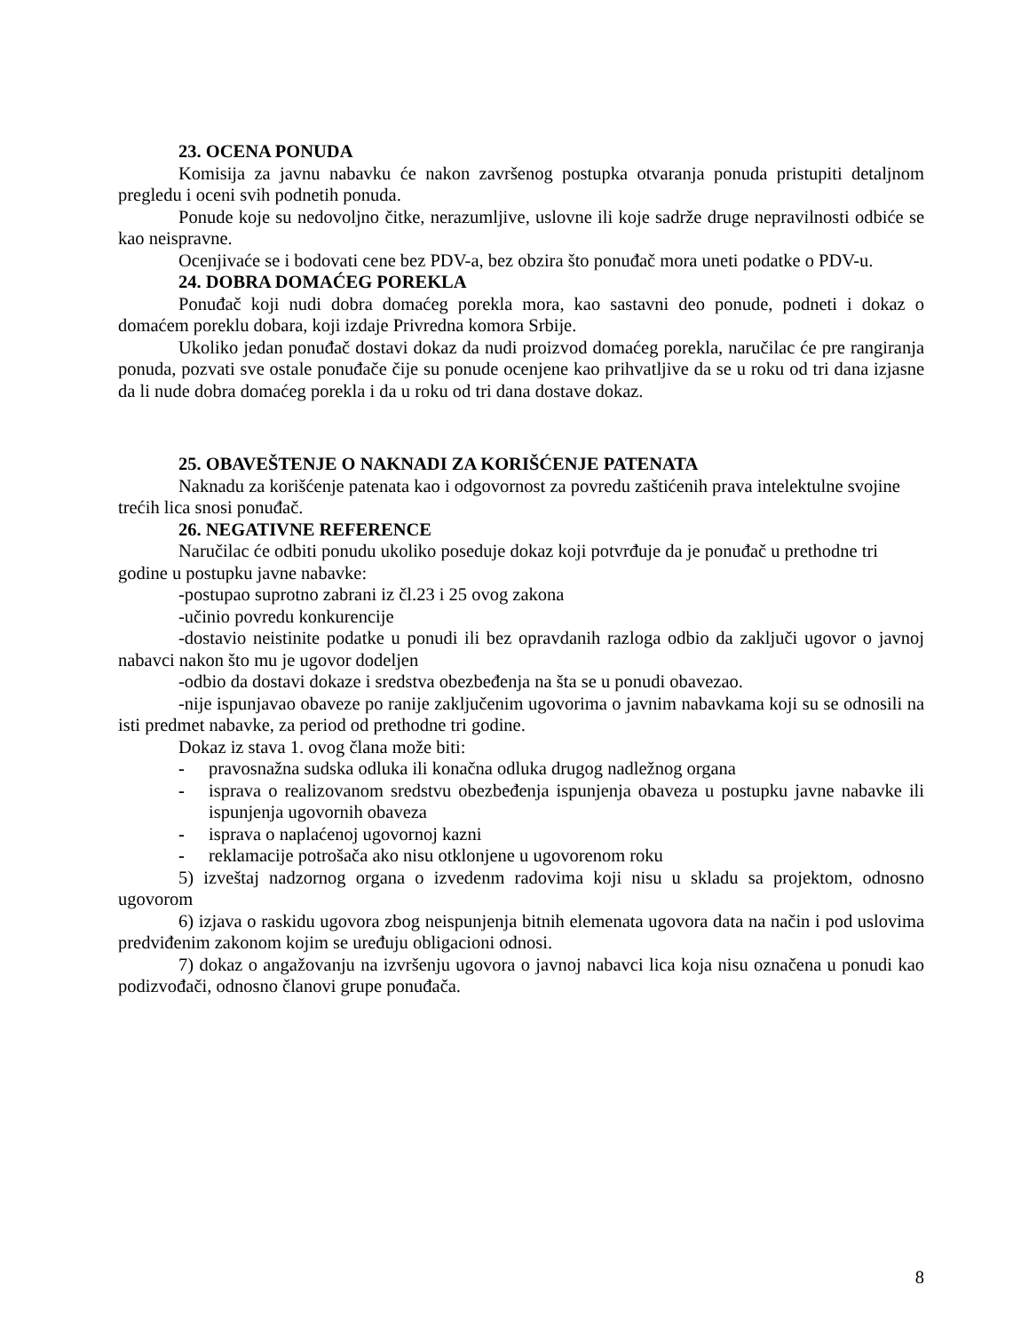23. OCENA PONUDA
Komisija za javnu nabavku će nakon završenog postupka otvaranja ponuda pristupiti detaljnom pregledu i oceni svih podnetih ponuda.
Ponude koje su nedovoljno čitke, nerazumljive, uslovne ili koje sadrže druge nepravilnosti odbiće se kao neispravne.
Ocenjivaće se i bodovati cene bez PDV-a, bez obzira što ponuđač mora uneti podatke o PDV-u.
24. DOBRA DOMAĆEG POREKLA
Ponuđač koji nudi dobra domaćeg porekla mora, kao sastavni deo ponude, podneti i dokaz o domaćem poreklu dobara, koji izdaje Privredna komora Srbije.
Ukoliko jedan ponuđač dostavi dokaz da nudi proizvod domaćeg porekla, naručilac će pre rangiranja ponuda, pozvati sve ostale ponuđače čije su ponude ocenjene kao prihvatljive da se u roku od tri dana izjasne da li nude dobra domaćeg porekla i da u roku od tri dana dostave dokaz.
25. OBAVEŠTENJE O NAKNADI ZA KORIŠĆENJE PATENATA
Naknadu za korišćenje patenata kao i odgovornost za povredu zaštićenih prava intelektulne svojine trećih lica snosi ponuđač.
26. NEGATIVNE REFERENCE
Naručilac će odbiti ponudu ukoliko poseduje dokaz koji potvrđuje da je ponuđač u prethodne tri godine u postupku javne nabavke:
-postupao suprotno zabrani iz čl.23 i 25 ovog zakona
-učinio povredu konkurencije
-dostavio neistinite podatke u ponudi ili bez opravdanih razloga odbio da zaključi ugovor o javnoj nabavci nakon što mu je ugovor dodeljen
-odbio da dostavi dokaze i sredstva obezbeđenja na šta se u ponudi obavezao.
-nije ispunjavao obaveze po ranije zaključenim ugovorima o javnim nabavkama koji su se odnosili na isti predmet nabavke, za period od prethodne tri godine.
Dokaz iz stava 1. ovog člana može biti:
- pravosnažna sudska odluka ili konačna odluka drugog nadležnog organa
- isprava o realizovanom sredstvu obezbeđenja ispunjenja obaveza u postupku javne nabavke ili ispunjenja ugovornih obaveza
- isprava o naplaćenoj ugovornoj kazni
- reklamacije potrošača ako nisu otklonjene u ugovorenom roku
5) izveštaj nadzornog organa o izvedenm radovima koji nisu u skladu sa projektom, odnosno ugovorom
6) izjava o raskidu ugovora zbog neispunjenja bitnih elemenata ugovora data na način i pod uslovima predviđenim zakonom kojim se uređuju obligacioni odnosi.
7) dokaz o angažovanju na izvršenju ugovora o javnoj nabavci lica koja nisu označena u ponudi kao podizvođači, odnosno članovi grupe ponuđača.
8